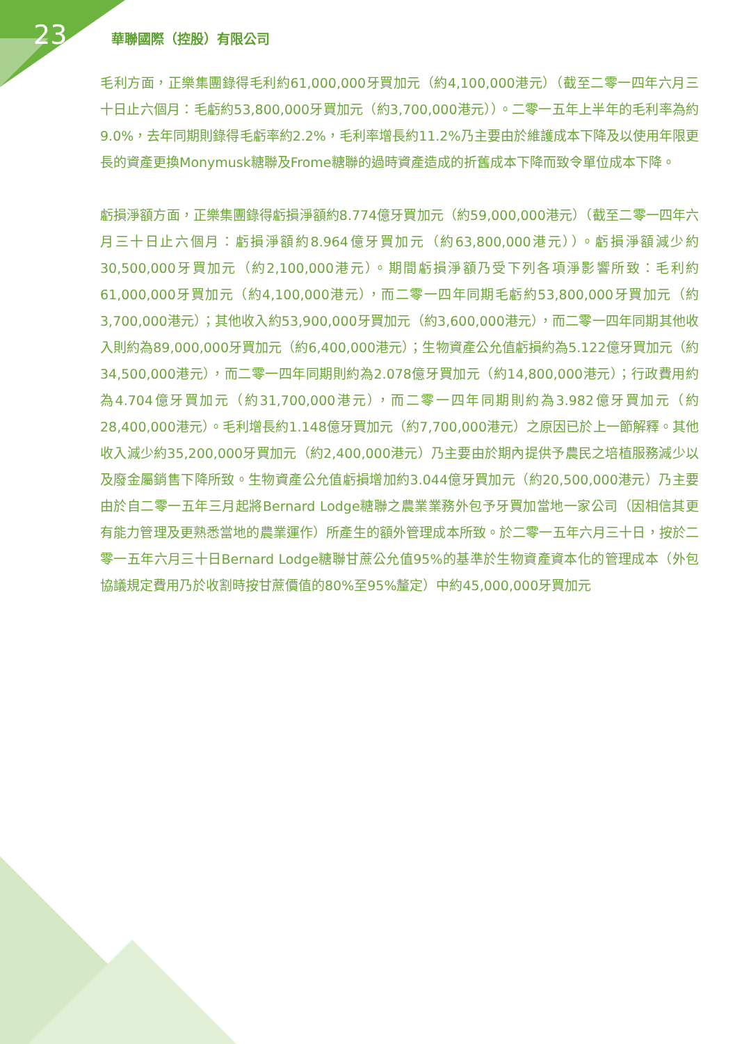23
華聯國際（控股）有限公司
毛利方面，正樂集團錄得毛利約61,000,000牙買加元（約4,100,000港元）（截至二零一四年六月三十日止六個月：毛虧約53,800,000牙買加元（約3,700,000港元））。二零一五年上半年的毛利率為約9.0%，去年同期則錄得毛虧率約2.2%，毛利率增長約11.2%乃主要由於維護成本下降及以使用年限更長的資產更換Monymusk糖聯及Frome糖聯的過時資產造成的折舊成本下降而致令單位成本下降。
虧損淨額方面，正樂集團錄得虧損淨額約8.774億牙買加元（約59,000,000港元）（截至二零一四年六月三十日止六個月：虧損淨額約8.964億牙買加元（約63,800,000港元））。虧損淨額減少約30,500,000牙買加元（約2,100,000港元）。期間虧損淨額乃受下列各項淨影響所致：毛利約61,000,000牙買加元（約4,100,000港元），而二零一四年同期毛虧約53,800,000牙買加元（約3,700,000港元）；其他收入約53,900,000牙買加元（約3,600,000港元），而二零一四年同期其他收入則約為89,000,000牙買加元（約6,400,000港元）；生物資產公允值虧損約為5.122億牙買加元（約34,500,000港元），而二零一四年同期則約為2.078億牙買加元（約14,800,000港元）；行政費用約為4.704億牙買加元（約31,700,000港元），而二零一四年同期則約為3.982億牙買加元（約28,400,000港元）。毛利增長約1.148億牙買加元（約7,700,000港元）之原因已於上一節解釋。其他收入減少約35,200,000牙買加元（約2,400,000港元）乃主要由於期內提供予農民之培植服務減少以及廢金屬銷售下降所致。生物資產公允值虧損增加約3.044億牙買加元（約20,500,000港元）乃主要由於自二零一五年三月起將Bernard Lodge糖聯之農業業務外包予牙買加當地一家公司（因相信其更有能力管理及更熟悉當地的農業運作）所產生的額外管理成本所致。於二零一五年六月三十日，按於二零一五年六月三十日Bernard Lodge糖聯甘蔗公允值95%的基準於生物資產資本化的管理成本（外包協議規定費用乃於收割時按甘蔗價值的80%至95%釐定）中約45,000,000牙買加元